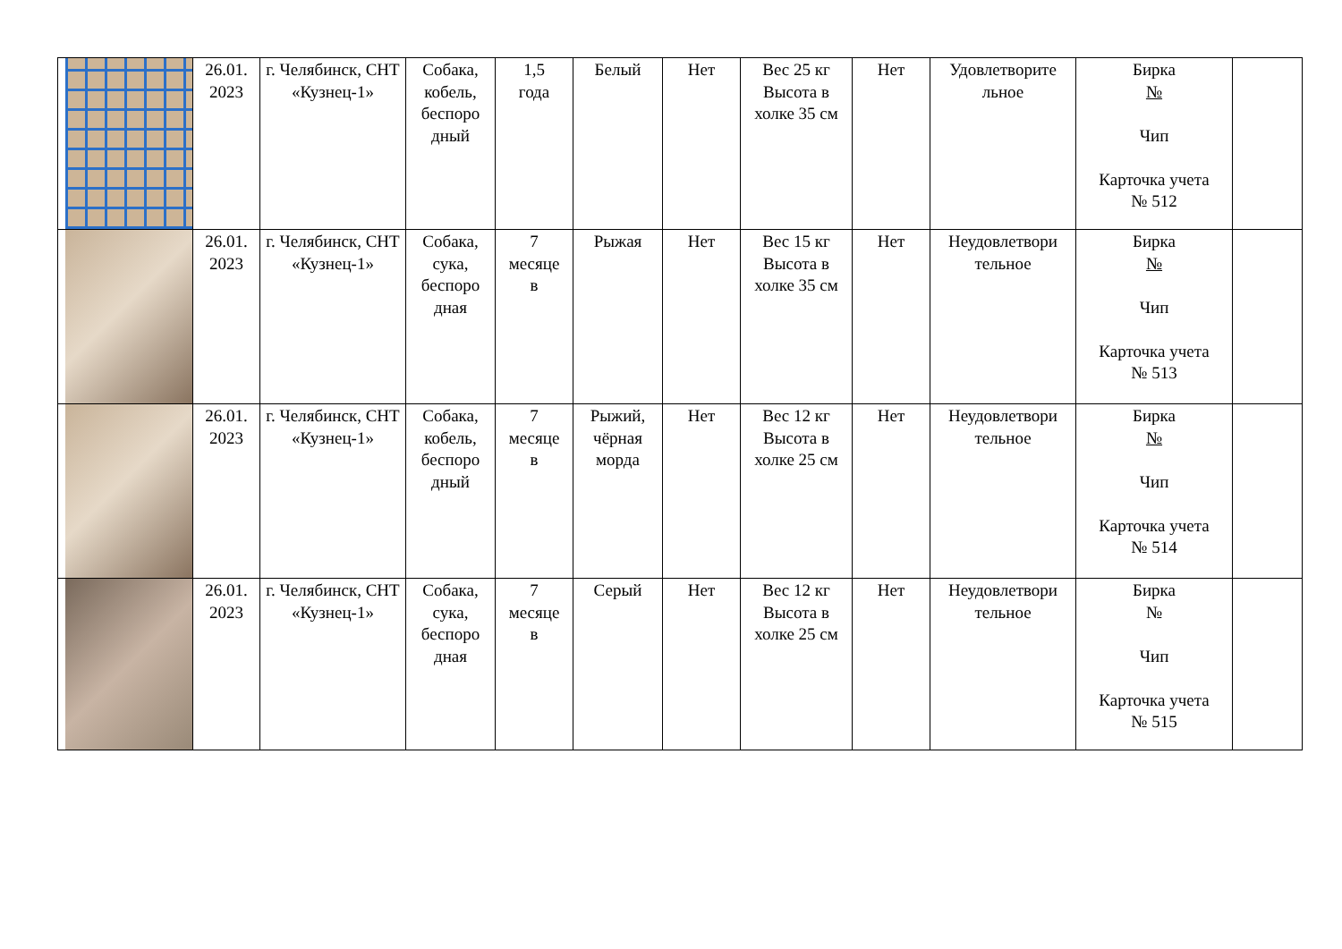| | 26.01. 2023 | г. Челябинск, СНТ «Кузнец-1» | Собака, кобель, беспоро дный | 1,5 года | Белый | Нет | Вес 25 кг Высота в холке 35 см | Нет | Удовлетворите льное | Бирка № Чип Карточка учета № 512 | |
| | 26.01. 2023 | г. Челябинск, СНТ «Кузнец-1» | Собака, сука, беспоро дная | 7 месяце в | Рыжая | Нет | Вес 15 кг Высота в холке 35 см | Нет | Неудовлетвори тельное | Бирка № Чип Карточка учета № 513 | |
| | 26.01. 2023 | г. Челябинск, СНТ «Кузнец-1» | Собака, кобель, беспоро дный | 7 месяце в | Рыжий, чёрная морда | Нет | Вес 12 кг Высота в холке 25 см | Нет | Неудовлетвори тельное | Бирка № Чип Карточка учета № 514 | |
| | 26.01. 2023 | г. Челябинск, СНТ «Кузнец-1» | Собака, сука, беспоро дная | 7 месяце в | Серый | Нет | Вес 12 кг Высота в холке 25 см | Нет | Неудовлетвори тельное | Бирка № Чип Карточка учета № 515 | |